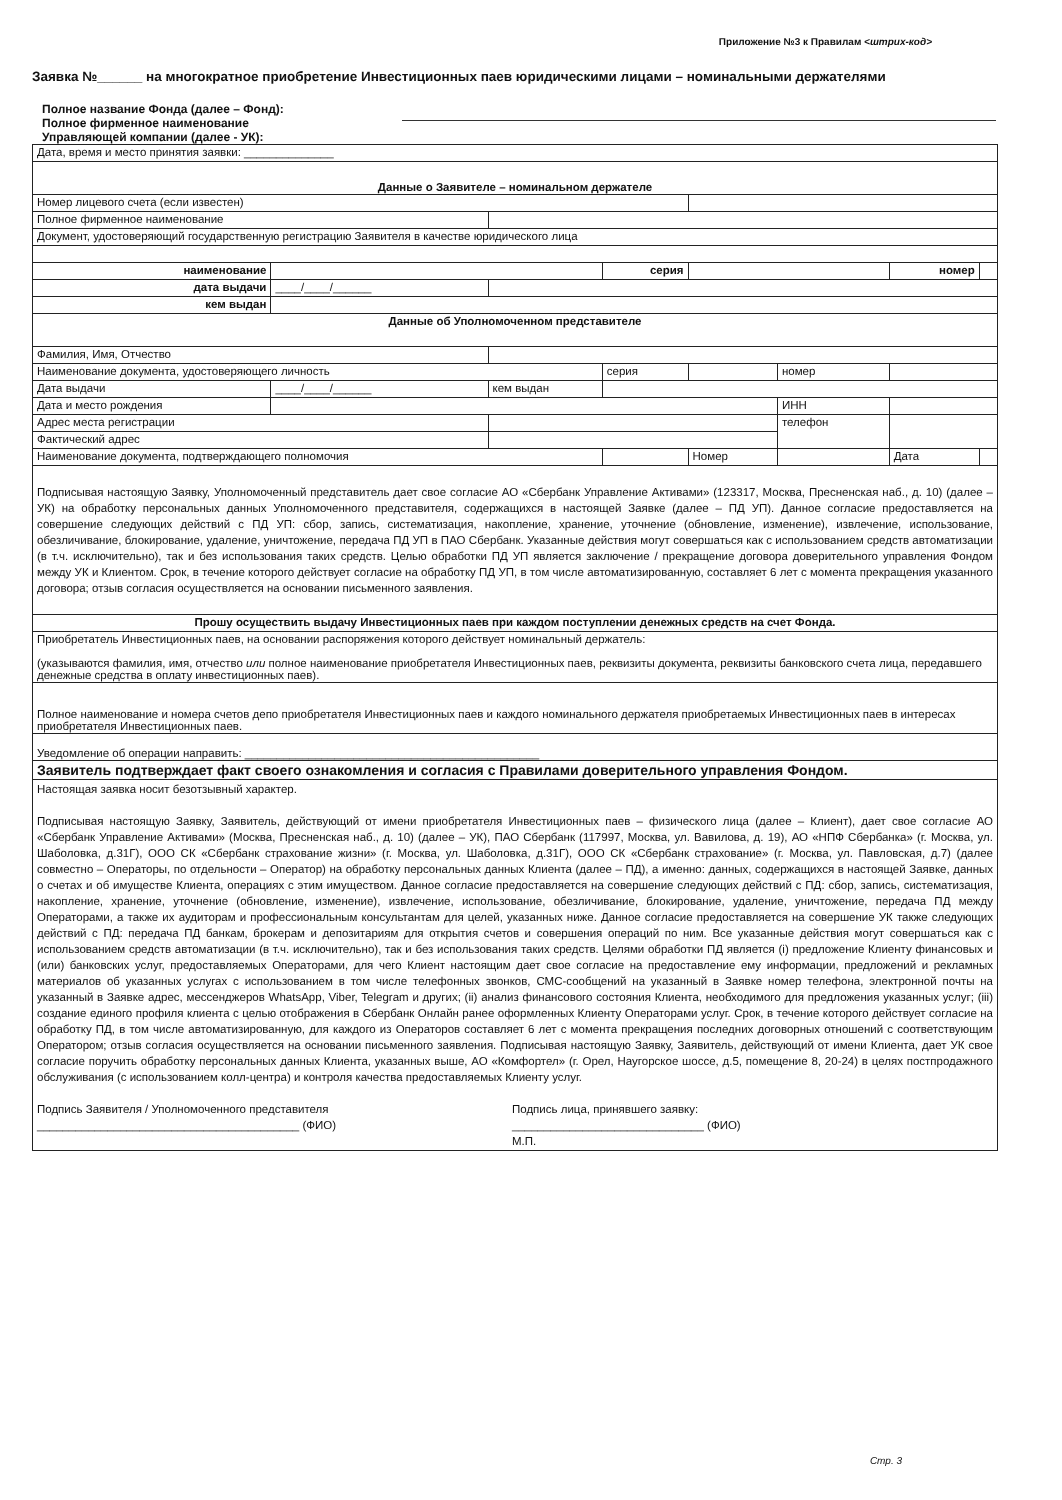Приложение №3 к Правилам <штрих-код>
Заявка №______ на многократное приобретение Инвестиционных паев юридическими лицами – номинальными держателями
Полное название Фонда (далее – Фонд):
Полное фирменное наименование
Управляющей компании (далее - УК):
| Дата, время и место принятия заявки: ______________ | | | | | | | |
| Данные о Заявителе – номинальном держателе | | | | | | | |
| Номер лицевого счета (если известен) | | | | | | | |
| Полное фирменное наименование | | | | | | | |
| Документ, удостоверяющий государственную регистрацию Заявителя в качестве юридического лица | | | | | | | |
| наименование | | | серия | | | номер | |
| дата выдачи | ____/____/______ | | | | | | |
| кем выдан | | | | | | | |
| Данные об Уполномоченном представителе | | | | | | | |
| Фамилия, Имя, Отчество | | | | | | | |
| Наименование документа, удостоверяющего личность | | | серия | | номер | | |
| Дата выдачи | ____/____/______ | кем выдан | | | | | |
| Дата и место рождения | | | | | ИНН | | |
| Адрес места регистрации | | | | | телефон | | |
| Фактический адрес | | | | | | | |
| Наименование документа, подтверждающего полномочия | | | | Номер | | Дата | |
| Подписывая настоящую Заявку, Уполномоченный представитель дает свое согласие АО «Сбербанк Управление Активами» (123317, Москва, Пресненская наб., д. 10) (далее – УК) на обработку персональных данных Уполномоченного представителя, содержащихся в настоящей Заявке (далее – ПД УП). Данное согласие предоставляется на совершение следующих действий с ПД УП: сбор, запись, систематизация, накопление, хранение, уточнение (обновление, изменение), извлечение, использование, обезличивание, блокирование, удаление, уничтожение, передача ПД УП в ПАО Сбербанк. Указанные действия могут совершаться как с использованием средств автоматизации (в т.ч. исключительно), так и без использования таких средств. Целью обработки ПД УП является заключение / прекращение договора доверительного управления Фондом между УК и Клиентом. Срок, в течение которого действует согласие на обработку ПД УП, в том числе автоматизированную, составляет 6 лет с момента прекращения указанного договора; отзыв согласия осуществляется на основании письменного заявления. | | | | | | | |
| Прошу осуществить выдачу Инвестиционных паев при каждом поступлении денежных средств на счет Фонда. | | | | | | | |
| Приобретатель Инвестиционных паев, на основании распоряжения которого действует номинальный держатель: (указываются фамилия, имя, отчество или полное наименование приобретателя Инвестиционных паев, реквизиты документа, реквизиты банковского счета лица, передавшего денежные средства в оплату инвестиционных паев). | | | | | | | |
| Полное наименование и номера счетов депо приобретателя Инвестиционных паев и каждого номинального держателя приобретаемых Инвестиционных паев в интересах приобретателя Инвестиционных паев. | | | | | | | |
| Уведомление об операции направить: ______________________________________________ | | | | | | | |
| Заявитель подтверждает факт своего ознакомления и согласия с Правилами доверительного управления Фондом. | | | | | | | |
| Настоящая заявка носит безотзывный характер. Подписывая настоящую Заявку, Заявитель, действующий от имени приобретателя Инвестиционных паев – физического лица (далее – Клиент), дает свое согласие АО «Сбербанк Управление Активами» (Москва, Пресненская наб., д. 10) (далее – УК), ПАО Сбербанк (117997, Москва, ул. Вавилова, д. 19), АО «НПФ Сбербанка» (г. Москва, ул. Шаболовка, д.31Г), ООО СК «Сбербанк страхование жизни» (г. Москва, ул. Шаболовка, д.31Г), ООО СК «Сбербанк страхование» (г. Москва, ул. Павловская, д.7) (далее совместно – Операторы, по отдельности – Оператор) на обработку персональных данных Клиента (далее – ПД), а именно: данных, содержащихся в настоящей Заявке, данных о счетах и об имуществе Клиента, операциях с этим имуществом. Данное согласие предоставляется на совершение следующих действий с ПД: сбор, запись, систематизация, накопление, хранение, уточнение (обновление, изменение), извлечение, использование, обезличивание, блокирование, удаление, уничтожение, передача ПД между Операторами, а также их аудиторам и профессиональным консультантам для целей, указанных ниже. Данное согласие предоставляется на совершение УК также следующих действий с ПД: передача ПД банкам, брокерам и депозитариям для открытия счетов и совершения операций по ним. Все указанные действия могут совершаться как с использованием средств автоматизации (в т.ч. исключительно), так и без использования таких средств. Целями обработки ПД является (i) предложение Клиенту финансовых и (или) банковских услуг, предоставляемых Операторами, для чего Клиент настоящим дает свое согласие на предоставление ему информации, предложений и рекламных материалов об указанных услугах с использованием в том числе телефонных звонков, СМС-сообщений на указанный в Заявке номер телефона, электронной почты на указанный в Заявке адрес, мессенджеров WhatsApp, Viber, Telegram и других; (ii) анализ финансового состояния Клиента, необходимого для предложения указанных услуг; (iii) создание единого профиля клиента с целью отображения в Сбербанк Онлайн ранее оформленных Клиенту Операторами услуг. Срок, в течение которого действует согласие на обработку ПД, в том числе автоматизированную, для каждого из Операторов составляет 6 лет с момента прекращения последних договорных отношений с соответствующим Оператором; отзыв согласия осуществляется на основании письменного заявления. Подписывая настоящую Заявку, Заявитель, действующий от имени Клиента, дает УК свое согласие поручить обработку персональных данных Клиента, указанных выше, АО «Комфортел» (г. Орел, Наугорское шоссе, д.5, помещение 8, 20-24) в целях постпродажного обслуживания (с использованием колл-центра) и контроля качества предоставляемых Клиенту услуг. Подпись Заявителя / Уполномоченного представителя _________________________________________ (ФИО) Подпись лица, принявшего заявку: ______________________________ (ФИО) М.П. | | | | | | | |
Стр. 3